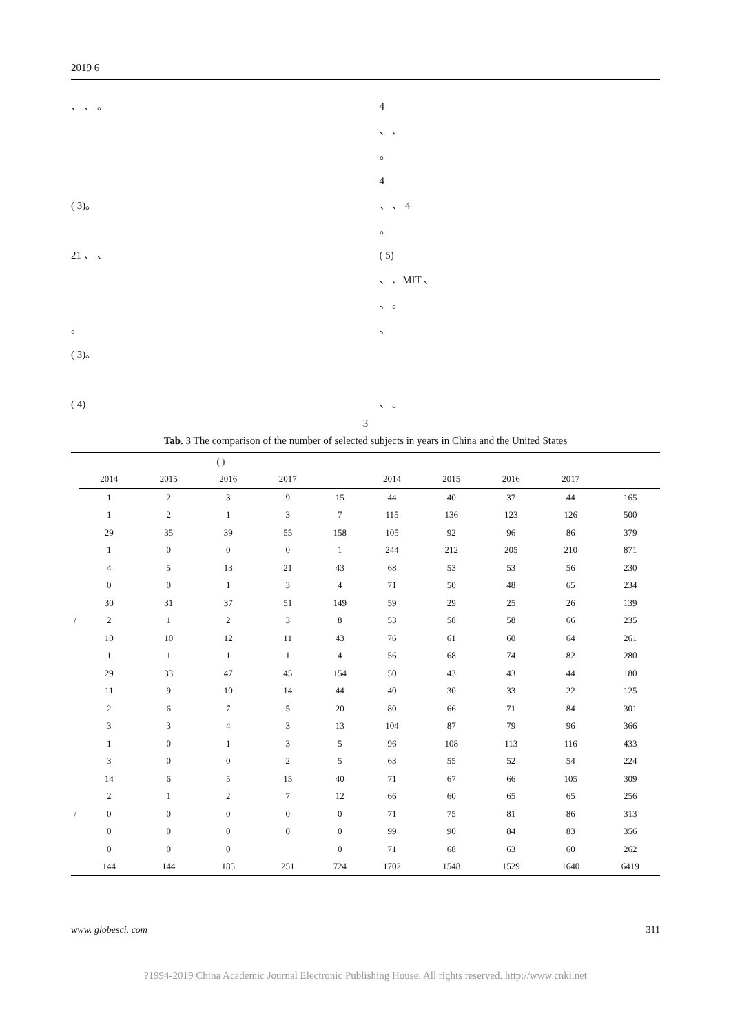2019 6
、 、 。
( 3)。
21 、 、
。
( 3)。
( 4)
4
、 、
。
4
、 、 4
。
( 5)
、 、MIT 、
、 。
、
、 。
3
Tab. 3 The comparison of the number of selected subjects in years in China and the United States
| | ( ) | | | | | | | | | |
| --- | --- | --- | --- | --- | --- | --- | --- | --- | --- | --- |
| | 2014 | 2015 | 2016 | 2017 | | 2014 | 2015 | 2016 | 2017 | |
| | 1 | 2 | 3 | 9 | 15 | 44 | 40 | 37 | 44 | 165 |
| | 1 | 2 | 1 | 3 | 7 | 115 | 136 | 123 | 126 | 500 |
| | 29 | 35 | 39 | 55 | 158 | 105 | 92 | 96 | 86 | 379 |
| | 1 | 0 | 0 | 0 | 1 | 244 | 212 | 205 | 210 | 871 |
| | 4 | 5 | 13 | 21 | 43 | 68 | 53 | 53 | 56 | 230 |
| | 0 | 0 | 1 | 3 | 4 | 71 | 50 | 48 | 65 | 234 |
| | 30 | 31 | 37 | 51 | 149 | 59 | 29 | 25 | 26 | 139 |
| / | 2 | 1 | 2 | 3 | 8 | 53 | 58 | 58 | 66 | 235 |
| | 10 | 10 | 12 | 11 | 43 | 76 | 61 | 60 | 64 | 261 |
| | 1 | 1 | 1 | 1 | 4 | 56 | 68 | 74 | 82 | 280 |
| | 29 | 33 | 47 | 45 | 154 | 50 | 43 | 43 | 44 | 180 |
| | 11 | 9 | 10 | 14 | 44 | 40 | 30 | 33 | 22 | 125 |
| | 2 | 6 | 7 | 5 | 20 | 80 | 66 | 71 | 84 | 301 |
| | 3 | 3 | 4 | 3 | 13 | 104 | 87 | 79 | 96 | 366 |
| | 1 | 0 | 1 | 3 | 5 | 96 | 108 | 113 | 116 | 433 |
| | 3 | 0 | 0 | 2 | 5 | 63 | 55 | 52 | 54 | 224 |
| | 14 | 6 | 5 | 15 | 40 | 71 | 67 | 66 | 105 | 309 |
| | 2 | 1 | 2 | 7 | 12 | 66 | 60 | 65 | 65 | 256 |
| / | 0 | 0 | 0 | 0 | 0 | 71 | 75 | 81 | 86 | 313 |
| | 0 | 0 | 0 | 0 | 0 | 99 | 90 | 84 | 83 | 356 |
| | 0 | 0 | 0 | | 0 | 71 | 68 | 63 | 60 | 262 |
| | 144 | 144 | 185 | 251 | 724 | 1702 | 1548 | 1529 | 1640 | 6419 |
www. globesci. com 311
?1994-2019 China Academic Journal Electronic Publishing House. All rights reserved. http://www.cnki.net